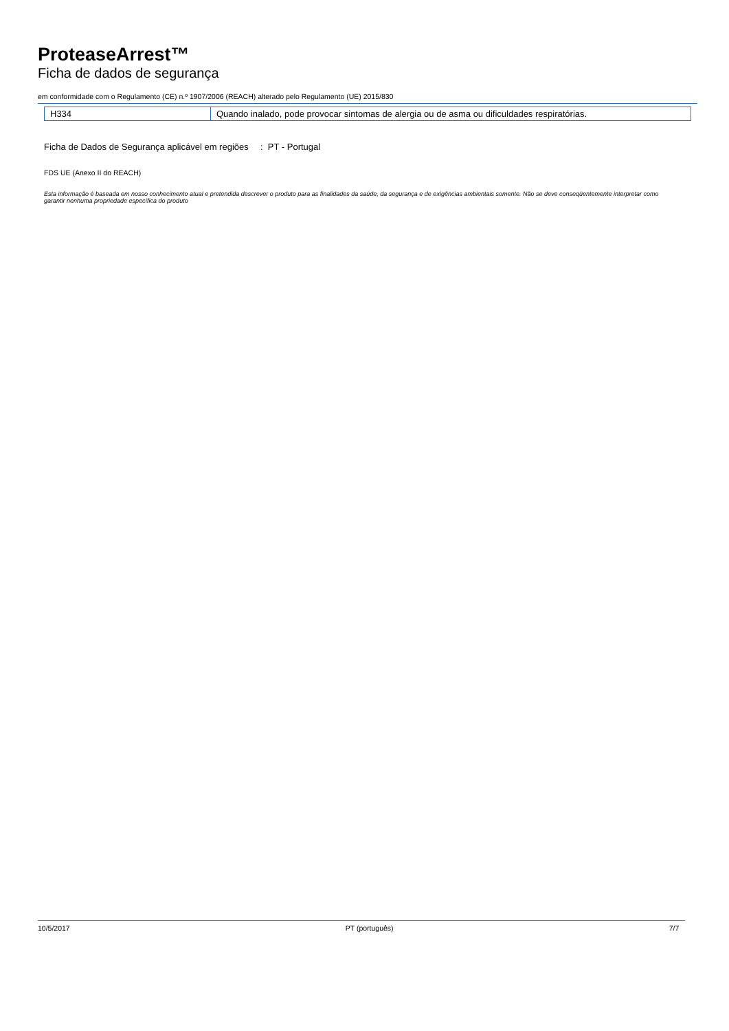ProteaseArrest™
Ficha de dados de segurança
em conformidade com o Regulamento (CE) n.º 1907/2006 (REACH) alterado pelo Regulamento (UE) 2015/830
| H334 | Quando inalado, pode provocar sintomas de alergia ou de asma ou dificuldades respiratórias. |
Ficha de Dados de Segurança aplicável em regiões
: PT - Portugal
FDS UE (Anexo II do REACH)
Esta informação é baseada em nosso conhecimento atual e pretendida descrever o produto para as finalidades da saúde, da segurança e de exigências ambientais somente. Não se deve conseqüentemente interpretar como garantir nenhuma propriedade específica do produto
10/5/2017 PT (português) 7/7